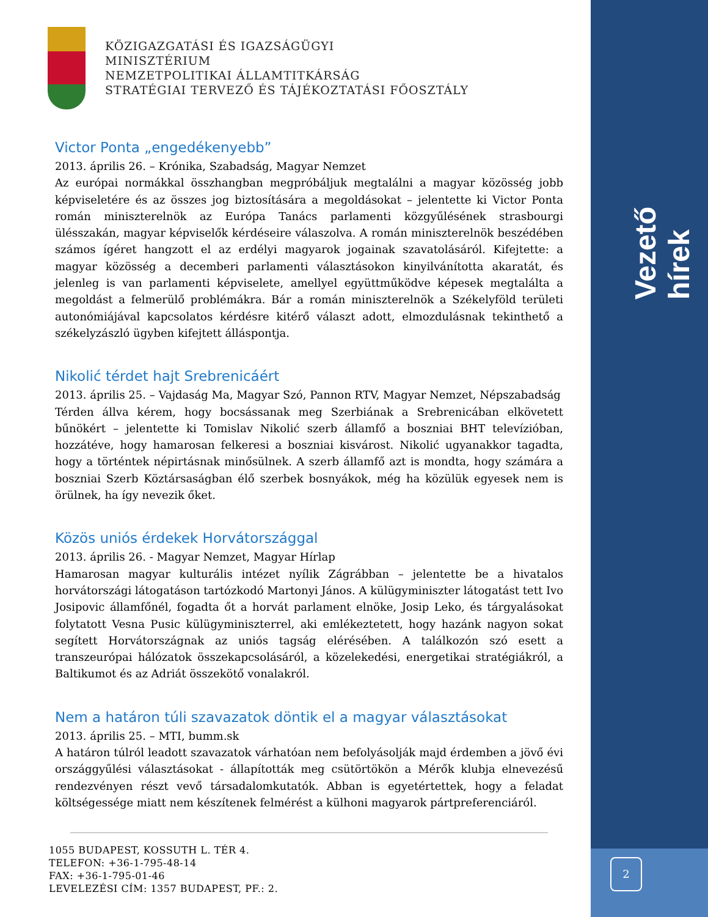Vezető hírek
2
KÖZIGAZGATÁSI ÉS IGAZSÁGÜGYI
MINISZTÉRIUM
NEMZETPOLITIKAI ÁLLAMTITKÁRSÁG
STRATÉGIAI TERVEZŐ ÉS TÁJÉKOZTATÁSI FŐOSZTÁLY
Victor Ponta „engedékenyebb”
2013. április 26. – Krónika, Szabadság, Magyar Nemzet
Az európai normákkal összhangban megpróbáljuk megtalálni a magyar közösség jobb képviseletére és az összes jog biztosítására a megoldásokat – jelentette ki Victor Ponta román miniszterelnök az Európa Tanács parlamenti közgyűlésének strasbourgi ülésszakán, magyar képviselők kérdéseire válaszolva. A román miniszterelnök beszédében számos ígéret hangzott el az erdélyi magyarok jogainak szavatolásáról. Kifejtette: a magyar közösség a decemberi parlamenti választásokon kinyilvánította akaratát, és jelenleg is van parlamenti képviselete, amellyel együttműködve képesek megtalálta a megoldást a felmerülő problémákra. Bár a román miniszterelnök a Székelyföld területi autonómiájával kapcsolatos kérdésre kitérő választ adott, elmozdulásnak tekinthető a székelyzászló ügyben kifejtett álláspontja.
Nikolić térdet hajt Srebrenicáért
2013. április 25. – Vajdaság Ma, Magyar Szó, Pannon RTV, Magyar Nemzet, Népszabadság
Térden állva kérem, hogy bocsássanak meg Szerbiának a Srebrenicában elkövetett bűnökért – jelentette ki Tomislav Nikolić szerb államfő a boszniai BHT televízióban, hozzátéve, hogy hamarosan felkeresi a boszniai kisvárost. Nikolić ugyanakkor tagadta, hogy a történtek népirtásnak minősülnek. A szerb államfő azt is mondta, hogy számára a boszniai Szerb Köztársaságban élő szerbek bosnyákok, még ha közülük egyesek nem is örülnek, ha így nevezik őket.
Közös uniós érdekek Horvátországgal
2013. április 26. - Magyar Nemzet, Magyar Hírlap
Hamarosan magyar kulturális intézet nyílik Zágrábban – jelentette be a hivatalos horvátországi látogatáson tartózkodó Martonyi János. A külügyminiszter látogatást tett Ivo Josipovic államfőnél, fogadta őt a horvát parlament elnöke, Josip Leko, és tárgyalásokat folytatott Vesna Pusic külügyminiszterrel, aki emlékeztetett, hogy hazánk nagyon sokat segített Horvátországnak az uniós tagság elérésében. A találkozón szó esett a transzeurópai hálózatok összekapcsolásáról, a közelekedési, energetikai stratégiákról, a Baltikumot és az Adriát összekötő vonalakról.
Nem a határon túli szavazatok döntik el a magyar választásokat
2013. április 25. – MTI, bumm.sk
A határon túlról leadott szavazatok várhatóan nem befolyásolják majd érdemben a jövő évi országgyűlési választásokat - állapították meg csütörtökön a Mérők klubja elnevezésű rendezvényen részt vevő társadalomkutatók. Abban is egyetértettek, hogy a feladat költségessége miatt nem készítenek felmérést a külhoni magyarok pártpreferenciáról.
1055 BUDAPEST, KOSSUTH L. TÉR 4.
TELEFON: +36-1-795-48-14
FAX: +36-1-795-01-46
LEVELEZÉSI CÍM: 1357 BUDAPEST, PF.: 2.